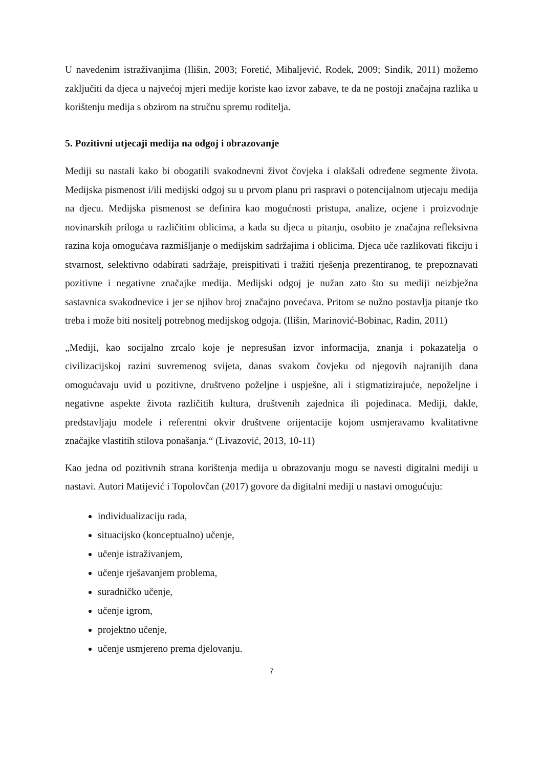U navedenim istraživanjima (Ilišin, 2003; Foretić, Mihaljević, Rodek, 2009; Sindik, 2011) možemo zaključiti da djeca u najvećoj mjeri medije koriste kao izvor zabave, te da ne postoji značajna razlika u korištenju medija s obzirom na stručnu spremu roditelja.
5. Pozitivni utjecaji medija na odgoj i obrazovanje
Mediji su nastali kako bi obogatili svakodnevni život čovjeka i olakšali određene segmente života. Medijska pismenost i/ili medijski odgoj su u prvom planu pri raspravi o potencijalnom utjecaju medija na djecu. Medijska pismenost se definira kao mogućnosti pristupa, analize, ocjene i proizvodnje novinarskih priloga u različitim oblicima, a kada su djeca u pitanju, osobito je značajna refleksivna razina koja omogućava razmišljanje o medijskim sadržajima i oblicima. Djeca uče razlikovati fikciju i stvarnost, selektivno odabirati sadržaje, preispitivati i tražiti rješenja prezentiranog, te prepoznavati pozitivne i negativne značajke medija. Medijski odgoj je nužan zato što su mediji neizbježna sastavnica svakodnevice i jer se njihov broj značajno povećava. Pritom se nužno postavlja pitanje tko treba i može biti nositelj potrebnog medijskog odgoja. (Ilišin, Marinović-Bobinac, Radin, 2011)
„Mediji, kao socijalno zrcalo koje je nepresušan izvor informacija, znanja i pokazatelja o civilizacijskoj razini suvremenog svijeta, danas svakom čovjeku od njegovih najranijih dana omogućavaju uvid u pozitivne, društveno poželjne i uspješne, ali i stigmatizirajuće, nepoželjne i negativne aspekte života različitih kultura, društvenih zajednica ili pojedinaca. Mediji, dakle, predstavljaju modele i referentni okvir društvene orijentacije kojom usmjeravamo kvalitativne značajke vlastitih stilova ponašanja.“ (Livazović, 2013, 10-11)
Kao jedna od pozitivnih strana korištenja medija u obrazovanju mogu se navesti digitalni mediji u nastavi. Autori Matijević i Topolovčan (2017) govore da digitalni mediji u nastavi omogućuju:
individualizaciju rada,
situacijsko (konceptualno) učenje,
učenje istraživanjem,
učenje rješavanjem problema,
suradničko učenje,
učenje igrom,
projektno učenje,
učenje usmjereno prema djelovanju.
7